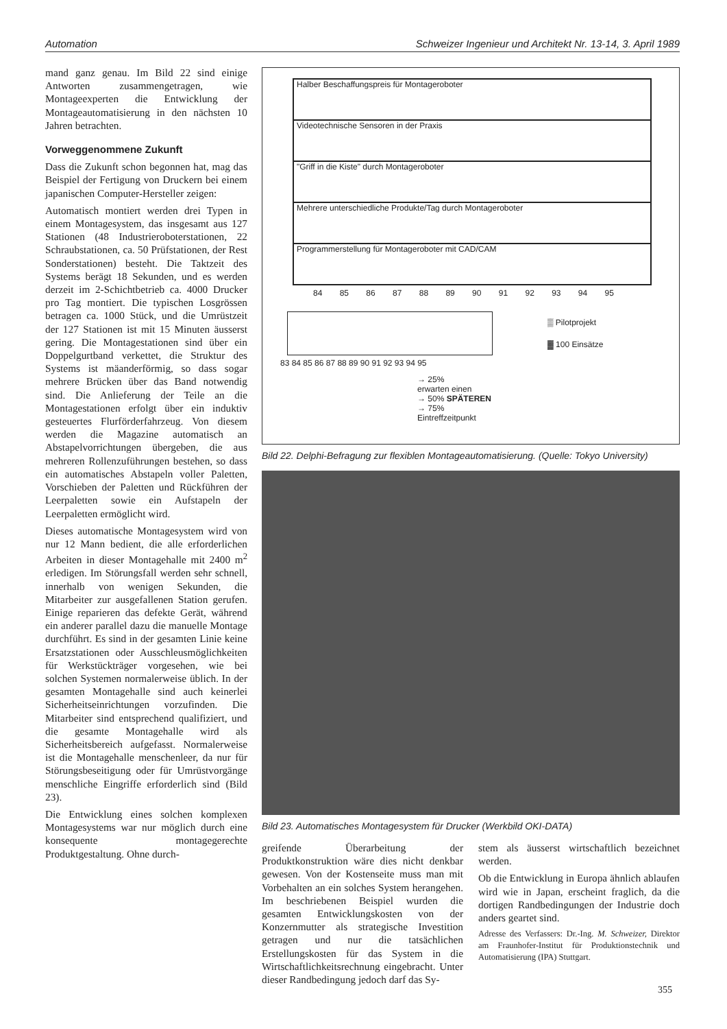Automation Schweizer Ingenieur und Architekt Nr. 13-14, 3. April 1989
mand ganz genau. Im Bild 22 sind einige Antworten zusammengetragen, wie Montageexperten die Entwicklung der Montageautomatisierung in den nächsten 10 Jahren betrachten.
Vorweggenommene Zukunft
Dass die Zukunft schon begonnen hat, mag das Beispiel der Fertigung von Druckern bei einem japanischen Computer-Hersteller zeigen:
Automatisch montiert werden drei Typen in einem Montagesystem, das insgesamt aus 127 Stationen (48 Industrieroboterstationen, 22 Schraubstationen, ca. 50 Prüfstationen, der Rest Sonderstationen) besteht. Die Taktzeit des Systems berägt 18 Sekunden, und es werden derzeit im 2-Schichtbetrieb ca. 4000 Drucker pro Tag montiert. Die typischen Losgrössen betragen ca. 1000 Stück, und die Umrüstzeit der 127 Stationen ist mit 15 Minuten äusserst gering. Die Montagestationen sind über ein Doppelgurtband verkettet, die Struktur des Systems ist mäanderförmig, so dass sogar mehrere Brücken über das Band notwendig sind. Die Anlieferung der Teile an die Montagestationen erfolgt über ein induktiv gesteuertes Flurförderfahrzeug. Von diesem werden die Magazine automatisch an Abstapelvorrichtungen übergeben, die aus mehreren Rollenzuführungen bestehen, so dass ein automatisches Abstapeln voller Paletten, Vorschieben der Paletten und Rückführen der Leerpaletten sowie ein Aufstapeln der Leerpaletten ermöglicht wird.
Dieses automatische Montagesystem wird von nur 12 Mann bedient, die alle erforderlichen Arbeiten in dieser Montagehalle mit 2400 m<sup>2</sup> erledigen. Im Störungsfall werden sehr schnell, innerhalb von wenigen Sekunden, die Mitarbeiter zur ausgefallenen Station gerufen. Einige reparieren das defekte Gerät, während ein anderer parallel dazu die manuelle Montage durchführt. Es sind in der gesamten Linie keine Ersatzstationen oder Ausschleusmöglichkeiten für Werkstückträger vorgesehen, wie bei solchen Systemen normalerweise üblich. In der gesamten Montagehalle sind auch keinerlei Sicherheitseinrichtungen vorzufinden. Die Mitarbeiter sind entsprechend qualifiziert, und die gesamte Montagehalle wird als Sicherheitsbereich aufgefasst. Normalerweise ist die Montagehalle menschenleer, da nur für Störungsbeseitigung oder für Umrüstvorgänge menschliche Eingriffe erforderlich sind (Bild 23).
Die Entwicklung eines solchen komplexen Montagesystems war nur möglich durch eine konsequente montagegerechte Produktgestaltung. Ohne durch-
Halber Beschaffungspreis für Montageroboter
Videotechnische Sensoren in der Praxis
"Griff in die Kiste" durch Montageroboter
Mehrere unterschiedliche Produkte/Tag durch Montageroboter
Programmerstellung für Montageroboter mit CAD/CAM
84 85 86 87 88 89 90 91 92 93 94 95
83 84 85 86 87 88 89 90 91 92 93 94 95
→ 25%
erwarten einen
→ 50% SPÄTEREN
→ 75% Eintreffzeitpunkt
▒ Pilotprojekt
▓ 100 Einsätze
Bild 22. Delphi-Befragung zur flexiblen Montageautomatisierung. (Quelle: Tokyo University)
Bild 23. Automatisches Montagesystem für Drucker (Werkbild OKI-DATA)
greifende Überarbeitung der Produktkonstruktion wäre dies nicht denkbar gewesen. Von der Kostenseite muss man mit Vorbehalten an ein solches System herangehen. Im beschriebenen Beispiel wurden die gesamten Entwicklungskosten von der Konzernmutter als strategische Investition getragen und nur die tatsächlichen Erstellungskosten für das System in die Wirtschaftlichkeitsrechnung eingebracht. Unter dieser Randbedingung jedoch darf das Sy-
stem als äusserst wirtschaftlich bezeichnet werden.
Ob die Entwicklung in Europa ähnlich ablaufen wird wie in Japan, erscheint fraglich, da die dortigen Randbedingungen der Industrie doch anders geartet sind.
Adresse des Verfassers: Dr.-Ing. M. Schweizer, Direktor am Fraunhofer-Institut für Produktionstechnik und Automatisierung (IPA) Stuttgart.
355